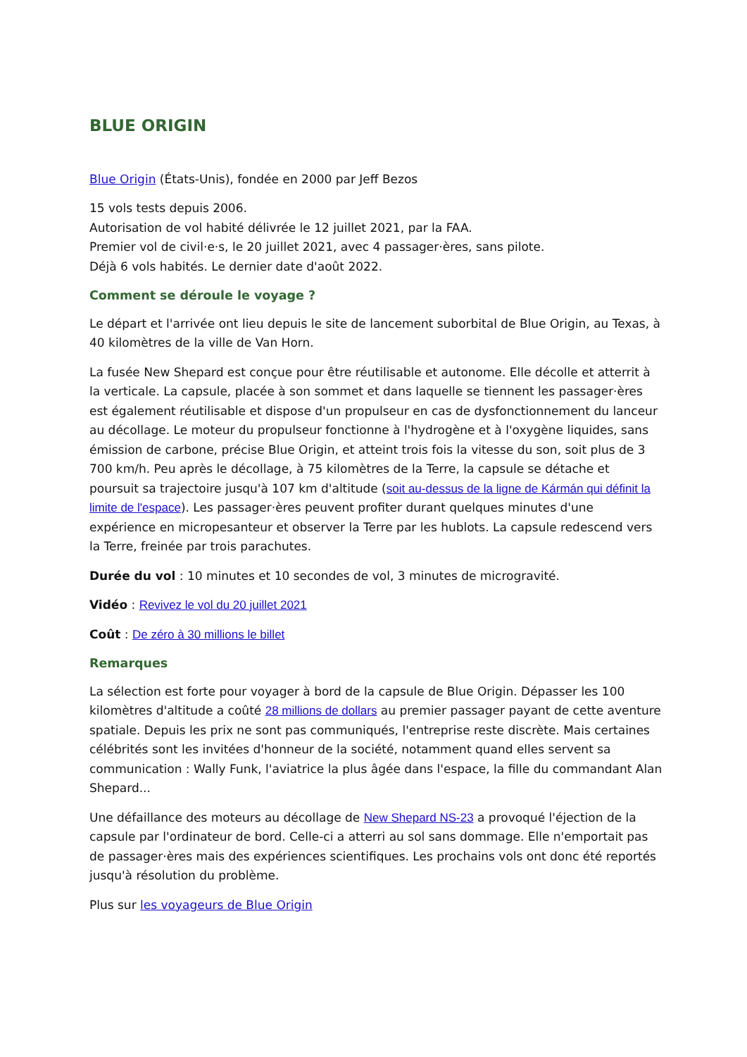BLUE ORIGIN
Blue Origin (États-Unis), fondée en 2000 par Jeff Bezos
15 vols tests depuis 2006.
Autorisation de vol habité délivrée le 12 juillet 2021, par la FAA.
Premier vol de civil·e·s, le 20 juillet 2021, avec 4 passager·ères, sans pilote.
Déjà 6 vols habités. Le dernier date d'août 2022.
Comment se déroule le voyage ?
Le départ et l'arrivée ont lieu depuis le site de lancement suborbital de Blue Origin, au Texas, à 40 kilomètres de la ville de Van Horn.
La fusée New Shepard est conçue pour être réutilisable et autonome. Elle décolle et atterrit à la verticale. La capsule, placée à son sommet et dans laquelle se tiennent les passager·ères est également réutilisable et dispose d'un propulseur en cas de dysfonctionnement du lanceur au décollage. Le moteur du propulseur fonctionne à l'hydrogène et à l'oxygène liquides, sans émission de carbone, précise Blue Origin, et atteint trois fois la vitesse du son, soit plus de 3 700 km/h. Peu après le décollage, à 75 kilomètres de la Terre, la capsule se détache et poursuit sa trajectoire jusqu'à 107 km d'altitude (soit au-dessus de la ligne de Kármán qui définit la limite de l'espace). Les passager·ères peuvent profiter durant quelques minutes d'une expérience en micropesanteur et observer la Terre par les hublots. La capsule redescend vers la Terre, freinée par trois parachutes.
Durée du vol : 10 minutes et 10 secondes de vol, 3 minutes de microgravité.
Vidéo : Revivez le vol du 20 juillet 2021
Coût : De zéro à 30 millions le billet
Remarques
La sélection est forte pour voyager à bord de la capsule de Blue Origin. Dépasser les 100 kilomètres d'altitude a coûté 28 millions de dollars au premier passager payant de cette aventure spatiale. Depuis les prix ne sont pas communiqués, l'entreprise reste discrète. Mais certaines célébrités sont les invitées d'honneur de la société, notamment quand elles servent sa communication : Wally Funk, l'aviatrice la plus âgée dans l'espace, la fille du commandant Alan Shepard...
Une défaillance des moteurs au décollage de New Shepard NS-23 a provoqué l'éjection de la capsule par l'ordinateur de bord. Celle-ci a atterri au sol sans dommage. Elle n'emportait pas de passager·ères mais des expériences scientifiques. Les prochains vols ont donc été reportés jusqu'à résolution du problème.
Plus sur les voyageurs de Blue Origin